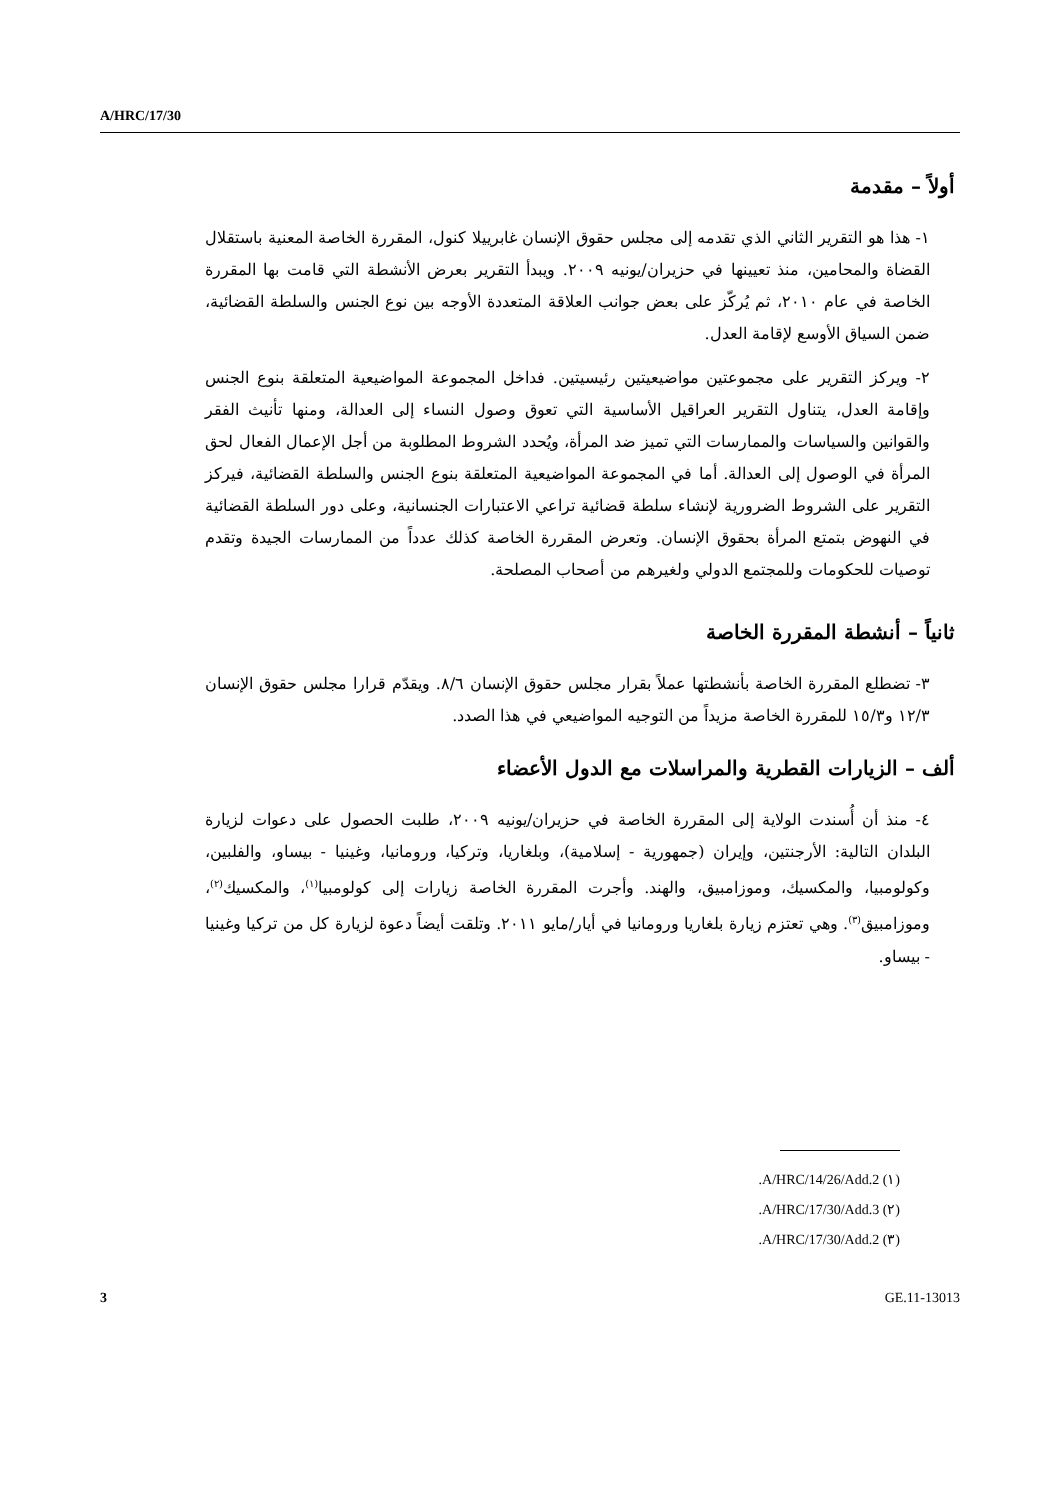A/HRC/17/30
أولاً – مقدمة
١- هذا هو التقرير الثاني الذي تقدمه إلى مجلس حقوق الإنسان غابرييلا كنول، المقررة الخاصة المعنية باستقلال القضاة والمحامين، منذ تعيينها في حزيران/يونيه ٢٠٠٩. ويبدأ التقرير بعرض الأنشطة التي قامت بها المقررة الخاصة في عام ٢٠١٠، ثم يُركّز على بعض جوانب العلاقة المتعددة الأوجه بين نوع الجنس والسلطة القضائية، ضمن السياق الأوسع لإقامة العدل.
٢- ويركز التقرير على مجموعتين مواضيعيتين رئيسيتين. فداخل المجموعة المواضيعية المتعلقة بنوع الجنس وإقامة العدل، يتناول التقرير العراقيل الأساسية التي تعوق وصول النساء إلى العدالة، ومنها تأنيث الفقر والقوانين والسياسات والممارسات التي تميز ضد المرأة، ويُحدد الشروط المطلوبة من أجل الإعمال الفعال لحق المرأة في الوصول إلى العدالة. أما في المجموعة المواضيعية المتعلقة بنوع الجنس والسلطة القضائية، فيركز التقرير على الشروط الضرورية لإنشاء سلطة قضائية تراعي الاعتبارات الجنسانية، وعلى دور السلطة القضائية في النهوض بتمتع المرأة بحقوق الإنسان. وتعرض المقررة الخاصة كذلك عدداً من الممارسات الجيدة وتقدم توصيات للحكومات وللمجتمع الدولي ولغيرهم من أصحاب المصلحة.
ثانياً – أنشطة المقررة الخاصة
٣- تضطلع المقررة الخاصة بأنشطتها عملاً بقرار مجلس حقوق الإنسان ٨/٦. ويقدّم قرارا مجلس حقوق الإنسان ١٢/٣ و١٥/٣ للمقررة الخاصة مزيداً من التوجيه المواضيعي في هذا الصدد.
ألف – الزيارات القطرية والمراسلات مع الدول الأعضاء
٤- منذ أن أُسندت الولاية إلى المقررة الخاصة في حزيران/يونيه ٢٠٠٩، طلبت الحصول على دعوات لزيارة البلدان التالية: الأرجنتين، وإيران (جمهورية - إسلامية)، وبلغاريا، وتركيا، ورومانيا، وغينيا - بيساو، والفلبين، وكولومبيا، والمكسيك، وموزامبيق، والهند. وأجرت المقررة الخاصة زيارات إلى كولومبيا<sup>(١)</sup>، والمكسيك<sup>(٢)</sup>، وموزامبيق<sup>(٣)</sup>. وهي تعتزم زيارة بلغاريا ورومانيا في أيار/مايو ٢٠١١. وتلقت أيضاً دعوة لزيارة كل من تركيا وغينيا - بيساو.
(١) A/HRC/14/26/Add.2.
(٢) A/HRC/17/30/Add.3.
(٣) A/HRC/17/30/Add.2.
3 GE.11-13013